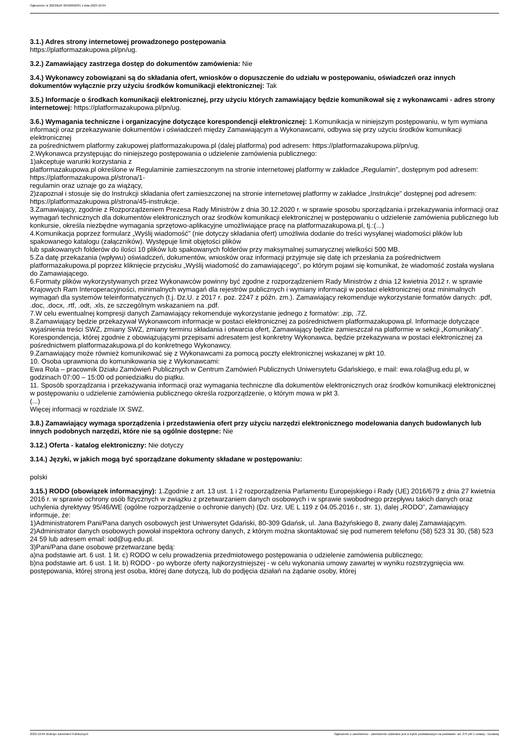Ogłoszenie nr 2023/BZP 00426692/01 z dnia 2023-10-04
3.1.) Adres strony internetowej prowadzonego postępowania
https://platformazakupowa.pl/pn/ug.
3.2.) Zamawiający zastrzega dostęp do dokumentów zamówienia: Nie
3.4.) Wykonawcy zobowiązani są do składania ofert, wniosków o dopuszczenie do udziału w postępowaniu, oświadczeń oraz innych dokumentów wyłącznie przy użyciu środków komunikacji elektronicznej: Tak
3.5.) Informacje o środkach komunikacji elektronicznej, przy użyciu których zamawiający będzie komunikował się z wykonawcami - adres strony internetowej: https://platformazakupowa.pl/pn/ug.
3.6.) Wymagania techniczne i organizacyjne dotyczące korespondencji elektronicznej: 1.Komunikacja w niniejszym postępowaniu, w tym wymiana informacji oraz przekazywanie dokumentów i oświadczeń między Zamawiającym a Wykonawcami, odbywa się przy użyciu środków komunikacji elektronicznej
za pośrednictwem platformy zakupowej platformazakupowa.pl (dalej platforma) pod adresem: https://platformazakupowa.pl/pn/ug.
2.Wykonawca przystępując do niniejszego postępowania o udzielenie zamówienia publicznego:
1)akceptuje warunki korzystania z
platformazakupowa.pl określone w Regulaminie zamieszczonym na stronie internetowej platformy w zakładce „Regulamin”, dostępnym pod adresem: https://platformazakupowa.pl/strona/1-
regulamin oraz uznaje go za wiążący,
2)zapoznał i stosuje się do Instrukcji składania ofert zamieszczonej na stronie internetowej platformy w zakładce „Instrukcje" dostępnej pod adresem: https://platformazakupowa.pl/strona/45-instrukcje.
3.Zamawiający, zgodnie z Rozporządzeniem Prezesa Rady Ministrów z dnia 30.12.2020 r. w sprawie sposobu sporządzania i przekazywania informacji oraz wymagań technicznych dla dokumentów elektronicznych oraz środków komunikacji elektronicznej w postępowaniu o udzielenie zamówienia publicznego lub konkursie, określa niezbędne wymagania sprzętowo-aplikacyjne umożliwiające pracę na platformazakupowa.pl, tj.:(...)
4.Komunikacja poprzez formularz „Wyślij wiadomość” (nie dotyczy składania ofert) umożliwia dodanie do treści wysyłanej wiadomości plików lub spakowanego katalogu (załączników). Występuje limit objętości plików
lub spakowanych folderów do ilości 10 plików lub spakowanych folderów przy maksymalnej sumarycznej wielkości 500 MB.
5.Za datę przekazania (wpływu) oświadczeń, dokumentów, wniosków oraz informacji przyjmuje się datę ich przesłania za pośrednictwem platformazakupowa.pl poprzez kliknięcie przycisku „Wyślij wiadomość do zamawiającego”, po którym pojawi się komunikat, że wiadomość została wysłana do Zamawiającego.
6.Formaty plików wykorzystywanych przez Wykonawców powinny być zgodne z rozporządzeniem Rady Ministrów z dnia 12 kwietnia 2012 r. w sprawie Krajowych Ram Interoperacyjności, minimalnych wymagań dla rejestrów publicznych i wymiany informacji w postaci elektronicznej oraz minimalnych wymagań dla systemów teleinformatycznych (t.j. Dz.U. z 2017 r. poz. 2247 z późn. zm.). Zamawiający rekomenduje wykorzystanie formatów danych: .pdf, .doc, .docx, .rtf, .odt, .xls, ze szczególnym wskazaniem na .pdf.
7.W celu ewentualnej kompresji danych Zamawiający rekomenduje wykorzystanie jednego z formatów: .zip, .7Z.
8.Zamawiający będzie przekazywał Wykonawcom informacje w postaci elektronicznej za pośrednictwem platformazakupowa.pl. Informacje dotyczące wyjaśnienia treści SWZ, zmiany SWZ, zmiany terminu składania i otwarcia ofert, Zamawiający będzie zamieszczał na platformie w sekcji „Komunikaty”. Korespondencja, której zgodnie z obowiązującymi przepisami adresatem jest konkretny Wykonawca, będzie przekazywana w postaci elektronicznej za pośrednictwem platformazakupowa.pl do konkretnego Wykonawcy.
9.Zamawiający może również komunikować się z Wykonawcami za pomocą poczty elektronicznej wskazanej w pkt 10.
10. Osoba uprawniona do komunikowania się z Wykonawcami:
Ewa Rola – pracownik Działu Zamówień Publicznych w Centrum Zamówień Publicznych Uniwersytetu Gdańskiego, e mail: ewa.rola@ug.edu.pl, w godzinach 07:00 – 15:00 od poniedziałku do piątku.
11. Sposób sporządzania i przekazywania informacji oraz wymagania techniczne dla dokumentów elektronicznych oraz środków komunikacji elektronicznej w postępowaniu o udzielenie zamówienia publicznego określa rozporządzenie, o którym mowa w pkt 3.
(...)
Więcej informacji w rozdziale IX SWZ.
3.8.) Zamawiający wymaga sporządzenia i przedstawienia ofert przy użyciu narzędzi elektronicznego modelowania danych budowlanych lub innych podobnych narzędzi, które nie są ogólnie dostępne: Nie
3.12.) Oferta - katalog elektroniczny: Nie dotyczy
3.14.) Języki, w jakich mogą być sporządzane dokumenty składane w postępowaniu:
polski
3.15.) RODO (obowiązek informacyjny): 1.Zgodnie z art. 13 ust. 1 i 2 rozporządzenia Parlamentu Europejskiego i Rady (UE) 2016/679 z dnia 27 kwietnia 2016 r. w sprawie ochrony osób fizycznych w związku z przetwarzaniem danych osobowych i w sprawie swobodnego przepływu takich danych oraz uchylenia dyrektywy 95/46/WE (ogólne rozporządzenie o ochronie danych) (Dz. Urz. UE L 119 z 04.05.2016 r., str. 1), dalej „RODO”, Zamawiający informuje, że:
1)Administratorem Pani/Pana danych osobowych jest Uniwersytet Gdański, 80-309 Gdańsk, ul. Jana Bażyńskiego 8, zwany dalej Zamawiającym.
2)Administrator danych osobowych powołał inspektora ochrony danych, z którym można skontaktować się pod numerem telefonu (58) 523 31 30, (58) 523 24 59 lub adresem email: iod@ug.edu.pl.
3)Pani/Pana dane osobowe przetwarzane będą:
a)na podstawie art. 6 ust. 1 lit. c) RODO w celu prowadzenia przedmiotowego postępowania o udzielenie zamówienia publicznego;
b)na podstawie art. 6 ust. 1 lit. b) RODO - po wyborze oferty najkorzystniejszej - w celu wykonania umowy zawartej w wyniku rozstrzygnięcia ww. postępowania, której stroną jest osoba, której dane dotyczą, lub do podjęcia działań na żądanie osoby, której
2023-10-04 Biuletyn Zamówień Publicznych Ogłoszenie o zamówieniu - Zamówienie udzielane jest w trybie podstawowym na podstawie: art. 275 pkt 1 ustawy - Dostawy